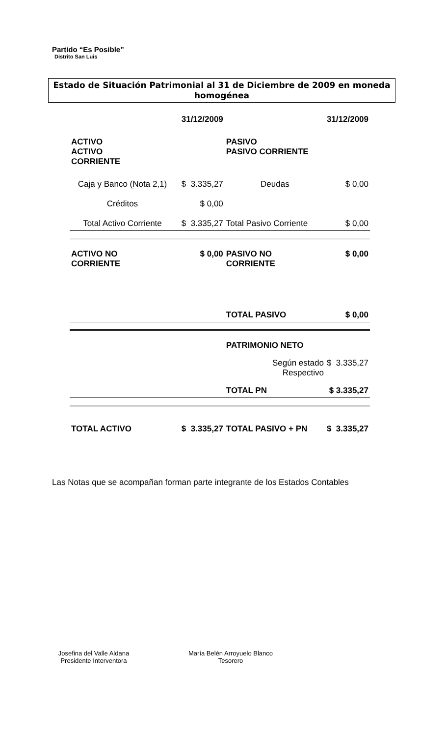Partido “Es Posible”
Distrito San Luis
Estado de Situación Patrimonial al 31 de Diciembre de 2009 en moneda homogénea
| | 31/12/2009 | | 31/12/2009 |
| ACTIVO ACTIVO CORRIENTE | | PASIVO PASIVO CORRIENTE | |
| Caja y Banco (Nota 2,1) | $ 3.335,27 | Deudas | $ 0,00 |
| Créditos | $ 0,00 | | |
| Total Activo Corriente | $ 3.335,27 | Total Pasivo Corriente | $ 0,00 |
| ACTIVO NO CORRIENTE | $ 0,00 | PASIVO NO CORRIENTE | $ 0,00 |
| | | TOTAL PASIVO | $ 0,00 |
| | | PATRIMONIO NETO | |
| | | Según estado Respectivo | $ 3.335,27 |
| | | TOTAL PN | $ 3.335,27 |
| TOTAL ACTIVO | $ 3.335,27 | TOTAL PASIVO + PN | $ 3.335,27 |
Las Notas que se acompañan forman parte integrante de los Estados Contables
Josefina del Valle Aldana
Presidente Interventora
María Belén Arroyuelo Blanco
Tesorero